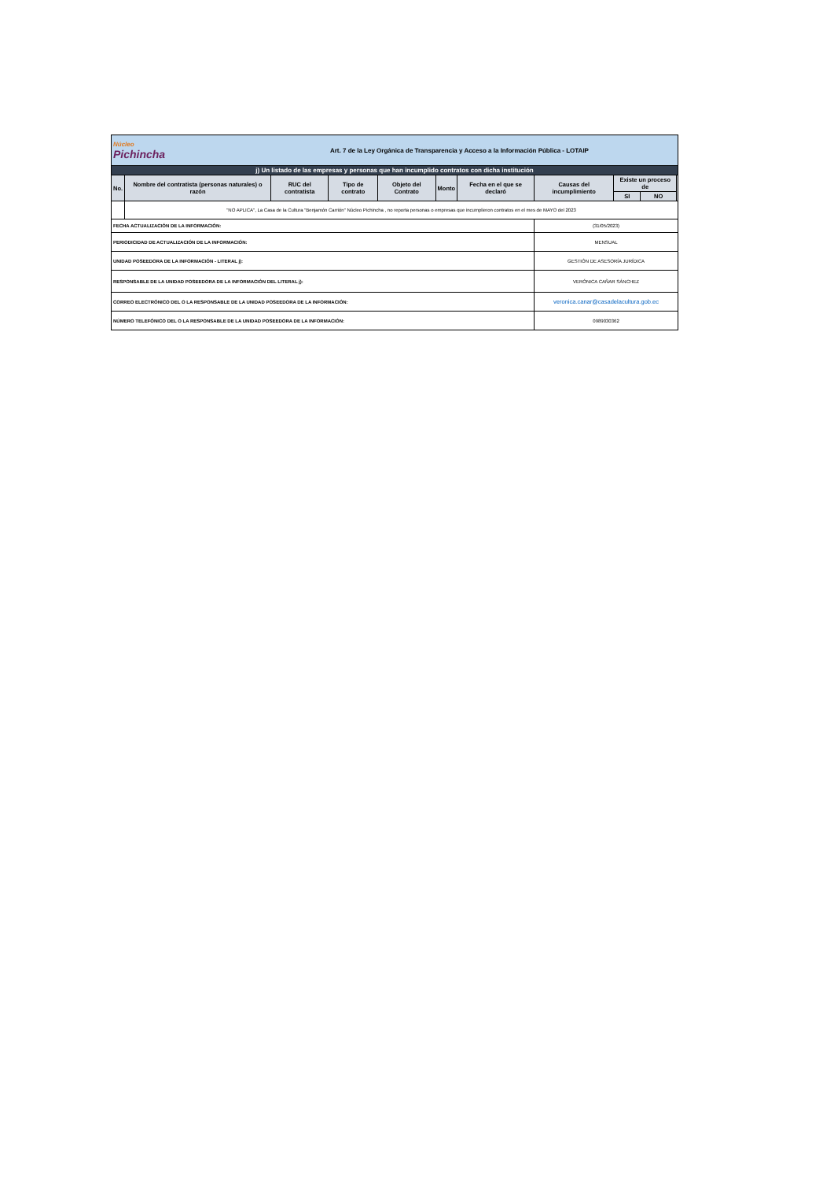| Núcleo Pichincha | | | Art. 7 de la Ley Orgánica de Transparencia y Acceso a la Información Pública - LOTAIP | | | | | | | |
| j) Un listado de las empresas y personas que han incumplido contratos con dicha institución | | | | | | | | | | |
| No. | Nombre del contratista (personas naturales) o razón | RUC del contratista | Tipo de contrato | Objeto del Contrato | Monto | Fecha en el que se declaró | Causas del incumplimiento | Existe un proceso de | | |
| | | | | | | | | SI | NO | |
| | "NO APLICA", La Casa de la Cultura "Benjamón Carrión" Núcleo Pichincha , no reporta personas o empresas que incumplieron contratos en el mes de MAYO del 2023 | | | | | | | | | |
| FECHA ACTUALIZACIÓN DE LA INFORMACIÓN: | | | | | | | (31/05/2023) | | | |
| PERIODICIDAD DE ACTUALIZACIÓN DE LA INFORMACIÓN: | | | | | | | MENSUAL | | | |
| UNIDAD POSEEDORA DE LA INFORMACIÓN - LITERAL j): | | | | | | | GESTIÓN DE ASESORÍA JURÍDICA | | | |
| RESPONSABLE DE LA UNIDAD POSEEDORA DE LA INFORMACIÓN DEL LITERAL j): | | | | | | | VERÓNICA CAÑAR SÁNCHEZ | | | |
| CORREO ELECTRÓNICO DEL O LA RESPONSABLE DE LA UNIDAD POSEEDORA DE LA INFORMACIÓN: | | | | | | | veronica.canar@casadelacultura.gob.ec | | | |
| NÚMERO TELEFÓNICO DEL O LA RESPONSABLE DE LA UNIDAD POSEEDORA DE LA INFORMACIÓN: | | | | | | | 0989030362 | | | |